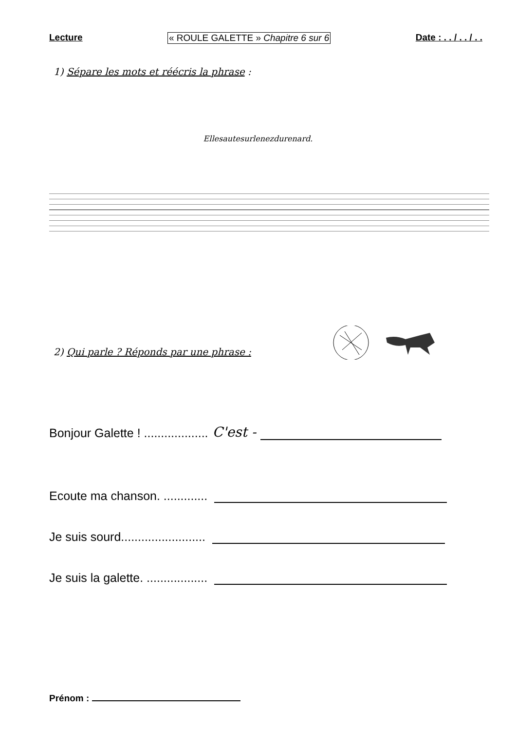Lecture « ROULE GALETTE » Chapitre 6 sur 6 Date : . . / . . / . .
1) Sépare les mots et réécris la phrase :
Ellesautesurlenezdurenard.
2) Qui parle ? Réponds par une phrase :
Bonjour Galette ! ................... C'est -
Ecoute ma chanson. .............
Je suis sourd.........................
Je suis la galette. ..................
Prénom :